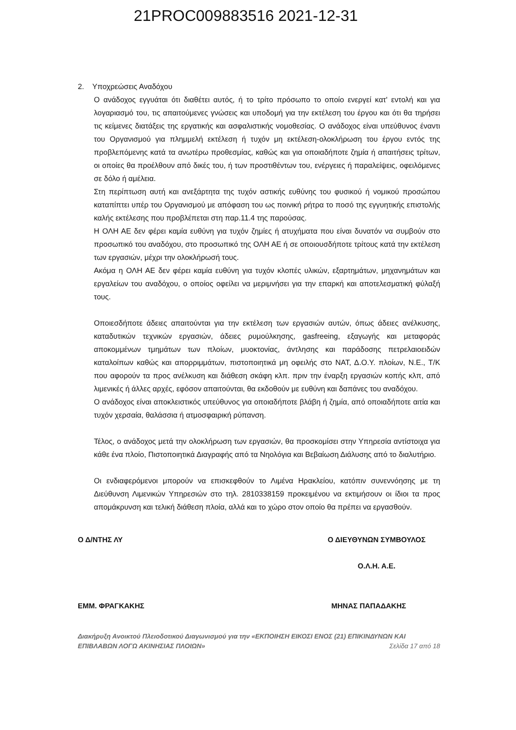21PROC009883516 2021-12-31
2. Υποχρεώσεις Αναδόχου
Ο ανάδοχος εγγυάται ότι διαθέτει αυτός, ή το τρίτο πρόσωπο το οποίο ενεργεί κατ' εντολή και για λογαριασμό του, τις απαιτούμενες γνώσεις και υποδομή για την εκτέλεση του έργου και ότι θα τηρήσει τις κείμενες διατάξεις της εργατικής και ασφαλιστικής νομοθεσίας. Ο ανάδοχος είναι υπεύθυνος έναντι του Οργανισμού για πλημμελή εκτέλεση ή τυχόν μη εκτέλεση-ολοκλήρωση του έργου εντός της προβλεπόμενης κατά τα ανωτέρω προθεσμίας, καθώς και για οποιαδήποτε ζημία ή απαιτήσεις τρίτων, οι οποίες θα προέλθουν από δικές του, ή των προστιθέντων του, ενέργειες ή παραλείψεις, οφειλόμενες σε δόλο ή αμέλεια.
Στη περίπτωση αυτή και ανεξάρτητα της τυχόν αστικής ευθύνης του φυσικού ή νομικού προσώπου καταπίπτει υπέρ του Οργανισμού με απόφαση του ως ποινική ρήτρα το ποσό της εγγυητικής επιστολής καλής εκτέλεσης που προβλέπεται στη παρ.11.4 της παρούσας.
Η ΟΛΗ ΑΕ δεν φέρει καμία ευθύνη για τυχόν ζημίες ή ατυχήματα που είναι δυνατόν να συμβούν στο προσωπικό του αναδόχου, στο προσωπικό της ΟΛΗ ΑΕ ή σε οποιουσδήποτε τρίτους κατά την εκτέλεση των εργασιών, μέχρι την ολοκλήρωσή τους.
Ακόμα η ΟΛΗ ΑΕ δεν φέρει καμία ευθύνη για τυχόν κλοπές υλικών, εξαρτημάτων, μηχανημάτων και εργαλείων του αναδόχου, ο οποίος οφείλει να μεριμνήσει για την επαρκή και αποτελεσματική φύλαξή τους.
Οποιεσδήποτε άδειες απαιτούνται για την εκτέλεση των εργασιών αυτών, όπως άδειες ανέλκυσης, καταδυτικών τεχνικών εργασιών, άδειες ρυμούλκησης, gasfreeing, εξαγωγής και μεταφοράς αποκομμένων τμημάτων των πλοίων, μυοκτονίας, άντλησης και παράδοσης πετρελαιοειδών καταλοίπων καθώς και απορριμμάτων, πιστοποιητικά μη οφειλής στο ΝΑΤ, Δ.Ο.Υ. πλοίων, Ν.Ε., Τ/Κ που αφορούν τα προς ανέλκυση και διάθεση σκάφη κλπ. πριν την έναρξη εργασιών κοπής κλπ, από λιμενικές ή άλλες αρχές, εφόσον απαιτούνται, θα εκδοθούν με ευθύνη και δαπάνες του αναδόχου.
Ο ανάδοχος είναι αποκλειστικός υπεύθυνος για οποιαδήποτε βλάβη ή ζημία, από οποιαδήποτε αιτία και τυχόν χερσαία, θαλάσσια ή ατμοσφαιρική ρύπανση.
Τέλος, ο ανάδοχος μετά την ολοκλήρωση των εργασιών, θα προσκομίσει στην Υπηρεσία αντίστοιχα για κάθε ένα πλοίο, Πιστοποιητικά Διαγραφής από τα Νηολόγια και Βεβαίωση Διάλυσης από το διαλυτήριο.
Οι ενδιαφερόμενοι μπορούν να επισκεφθούν το Λιμένα Ηρακλείου, κατόπιν συνεννόησης με τη Διεύθυνση Λιμενικών Υπηρεσιών στο τηλ. 2810338159 προκειμένου να εκτιμήσουν οι ίδιοι τα προς απομάκρυνση και τελική διάθεση πλοία, αλλά και το χώρο στον οποίο θα πρέπει να εργασθούν.
Ο Δ/ΝΤΗΣ ΛΥ Ο ΔΙΕΥΘΥΝΩΝ ΣΥΜΒΟΥΛΟΣ
Ο.Λ.Η. Α.Ε.
ΕΜΜ. ΦΡΑΓΚΑΚΗΣ ΜΗΝΑΣ ΠΑΠΑΔΑΚΗΣ
Διακήρυξη Ανοικτού Πλειοδοτικού Διαγωνισμού για την «ΕΚΠΟΙΗΣΗ ΕΙΚΟΣΙ ΕΝΟΣ (21) ΕΠΙΚΙΝΔΥΝΩΝ ΚΑΙ
ΕΠΙΒΛΑΒΩΝ ΛΟΓΩ ΑΚΙΝΗΣΙΑΣ ΠΛΟΙΩΝ» Σελίδα 17 από 18